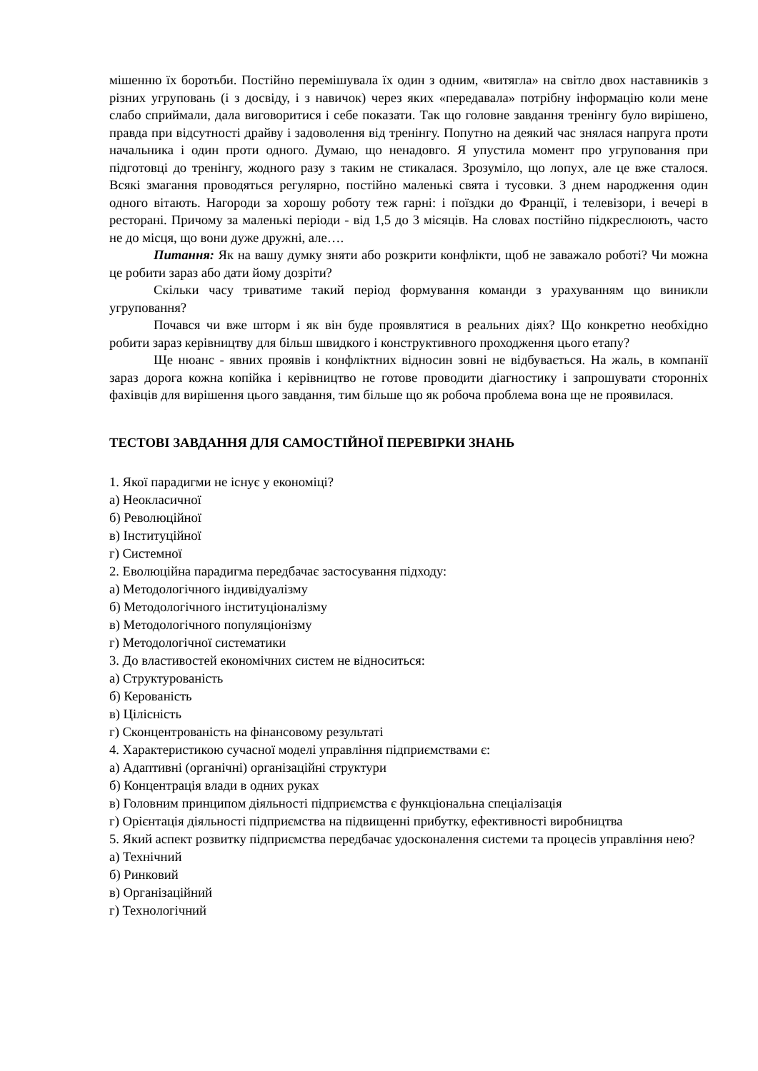мішенню їх боротьби. Постійно перемішувала їх один з одним, «витягла» на світло двох наставників з різних угруповань (і з досвіду, і з навичок) через яких «передавала» потрібну інформацію коли мене слабо сприймали, дала виговоритися і себе показати. Так що головне завдання тренінгу було вирішено, правда при відсутності драйву і задоволення від тренінгу. Попутно на деякий час знялася напруга проти начальника і один проти одного. Думаю, що ненадовго. Я упустила момент про угруповання при підготовці до тренінгу, жодного разу з таким не стикалася. Зрозуміло, що лопух, але це вже сталося. Всякі змагання проводяться регулярно, постійно маленькі свята і тусовки. З днем народження один одного вітають. Нагороди за хорошу роботу теж гарні: і поїздки до Франції, і телевізори, і вечері в ресторані. Причому за маленькі періоди - від 1,5 до 3 місяців. На словах постійно підкреслюють, часто не до місця, що вони дуже дружні, але….
Питання: Як на вашу думку зняти або розкрити конфлікти, щоб не заважало роботі? Чи можна це робити зараз або дати йому дозріти?
Скільки часу триватиме такий період формування команди з урахуванням що виникли угруповання?
Почався чи вже шторм і як він буде проявлятися в реальних діях? Що конкретно необхідно робити зараз керівництву для більш швидкого і конструктивного проходження цього етапу?
Ще нюанс - явних проявів і конфліктних відносин зовні не відбувається. На жаль, в компанії зараз дорога кожна копійка і керівництво не готове проводити діагностику і запрошувати сторонніх фахівців для вирішення цього завдання, тим більше що як робоча проблема вона ще не проявилася.
ТЕСТОВІ ЗАВДАННЯ ДЛЯ САМОСТІЙНОЇ ПЕРЕВІРКИ ЗНАНЬ
1. Якої парадигми не існує у економіці?
а) Неокласичної
б) Революційної
в) Інституційної
г) Системної
2. Еволюційна парадигма передбачає застосування підходу:
а) Методологічного індивідуалізму
б) Методологічного інституціоналізму
в) Методологічного популяціонізму
г) Методологічної систематики
3. До властивостей економічних систем не відноситься:
а) Структурованість
б) Керованість
в) Цілісність
г) Сконцентрованість на фінансовому результаті
4. Характеристикою сучасної моделі управління підприємствами є:
а) Адаптивні (органічні) організаційні структури
б) Концентрація влади в одних руках
в) Головним принципом діяльності підприємства є функціональна спеціалізація
г) Орієнтація діяльності підприємства на підвищенні прибутку, ефективності виробництва
5. Який аспект розвитку підприємства передбачає удосконалення системи та процесів управління нею?
а) Технічний
б) Ринковий
в) Організаційний
г) Технологічний